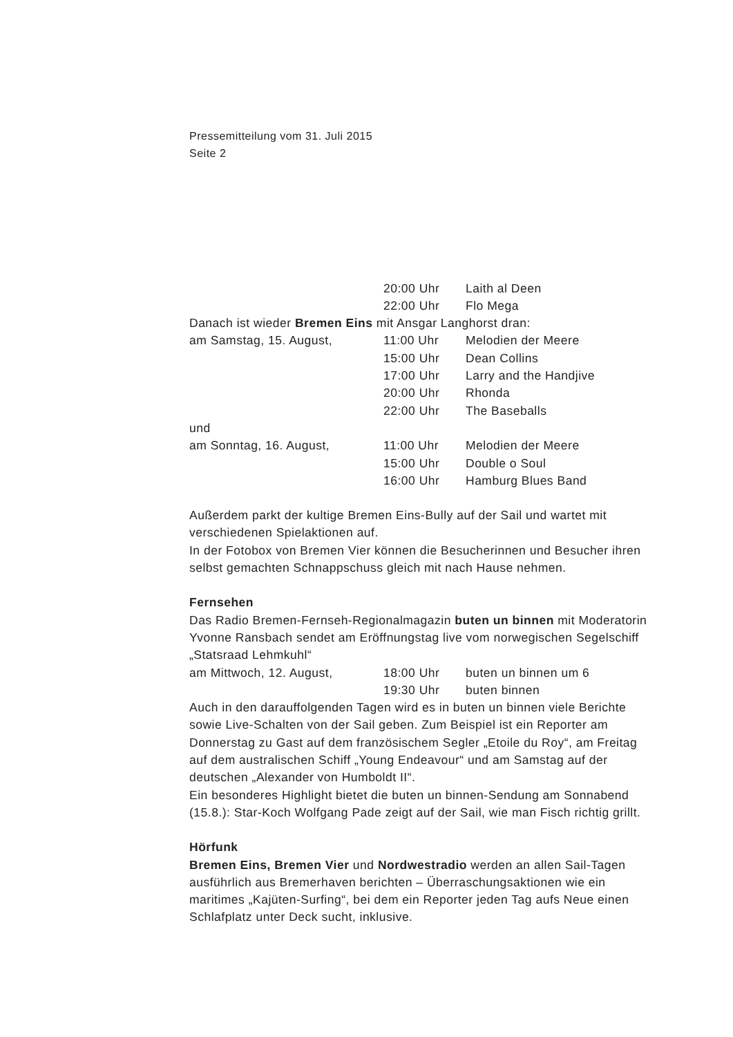Pressemitteilung vom 31. Juli 2015
Seite 2
20:00 Uhr Laith al Deen
22:00 Uhr Flo Mega
Danach ist wieder Bremen Eins mit Ansgar Langhorst dran:
am Samstag, 15. August, 11:00 Uhr Melodien der Meere
15:00 Uhr Dean Collins
17:00 Uhr Larry and the Handjive
20:00 Uhr Rhonda
22:00 Uhr The Baseballs
und
am Sonntag, 16. August, 11:00 Uhr Melodien der Meere
15:00 Uhr Double o Soul
16:00 Uhr Hamburg Blues Band
Außerdem parkt der kultige Bremen Eins-Bully auf der Sail und wartet mit verschiedenen Spielaktionen auf.
In der Fotobox von Bremen Vier können die Besucherinnen und Besucher ihren selbst gemachten Schnappschuss gleich mit nach Hause nehmen.
Fernsehen
Das Radio Bremen-Fernseh-Regionalmagazin buten un binnen mit Moderatorin Yvonne Ransbach sendet am Eröffnungstag live vom norwegischen Segelschiff „Statsraad Lehmkuhl“
am Mittwoch, 12. August, 18:00 Uhr buten un binnen um 6
19:30 Uhr buten binnen
Auch in den darauffolgenden Tagen wird es in buten un binnen viele Berichte sowie Live-Schalten von der Sail geben. Zum Beispiel ist ein Reporter am Donnerstag zu Gast auf dem französischem Segler „Etoile du Roy“, am Freitag auf dem australischen Schiff „Young Endeavour“ und am Samstag auf der deutschen „Alexander von Humboldt II“.
Ein besonderes Highlight bietet die buten un binnen-Sendung am Sonnabend (15.8.): Star-Koch Wolfgang Pade zeigt auf der Sail, wie man Fisch richtig grillt.
Hörfunk
Bremen Eins, Bremen Vier und Nordwestradio werden an allen Sail-Tagen ausführlich aus Bremerhaven berichten – Überraschungsaktionen wie ein maritimes „Kajüten-Surfing“, bei dem ein Reporter jeden Tag aufs Neue einen Schlafplatz unter Deck sucht, inklusive.